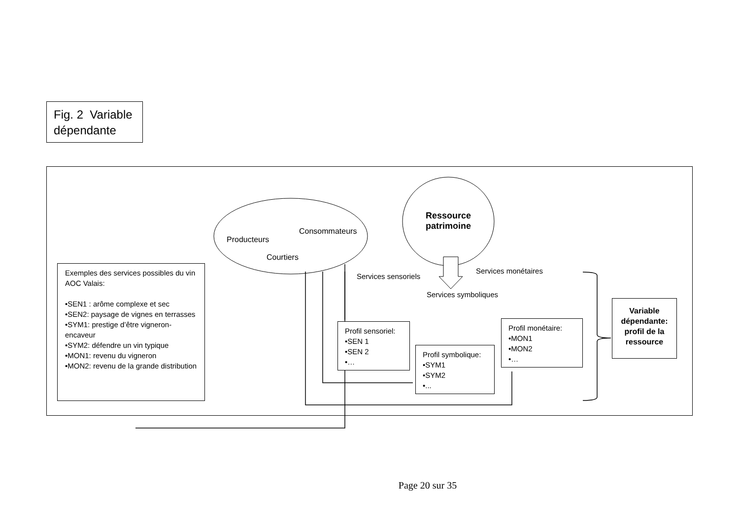Fig. 2 Variable dépendante
Exemples des services possibles du vin AOC Valais:
•SEN1 : arôme complexe et sec
•SEN2: paysage de vignes en terrasses
•SYM1: prestige d’être vigneron-encaveur
•SYM2: défendre un vin typique
•MON1: revenu du vigneron
•MON2: revenu de la grande distribution
Producteurs
Consommateurs
Courtiers
Ressource patrimoine
Services sensoriels
Services monétaires
Services symboliques
Profil sensoriel:
•SEN 1
•SEN 2
•…
Profil symbolique:
•SYM1
•SYM2
•...
Profil monétaire:
•MON1
•MON2
•…
Variable dépendante: profil de la ressource
Page 20 sur 35